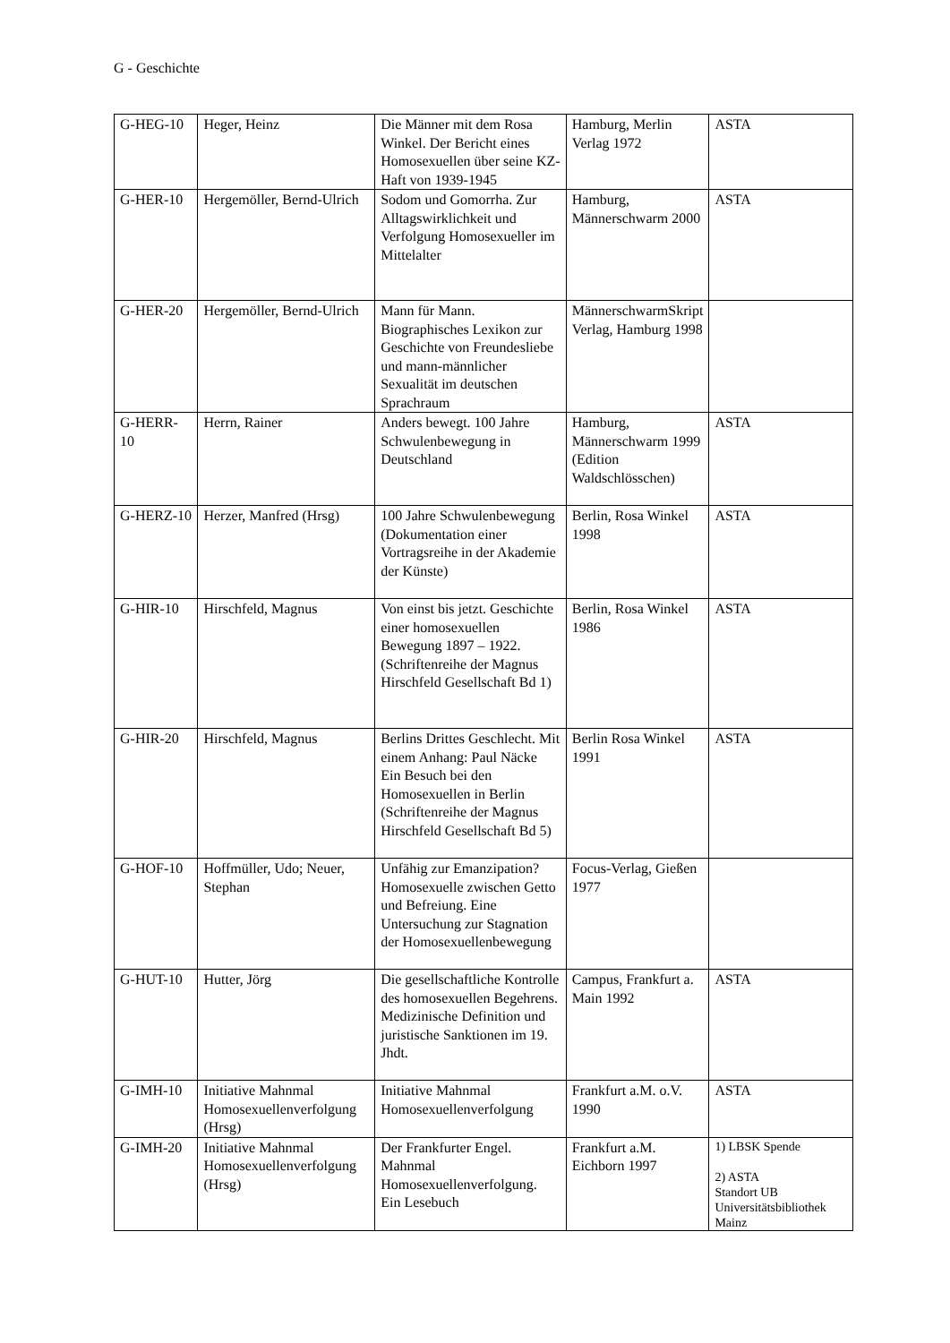G - Geschichte
| G-HEG-10 | Heger, Heinz | Die Männer mit dem Rosa Winkel. Der Bericht eines Homosexuellen über seine KZ-Haft von 1939-1945 | Hamburg, Merlin Verlag 1972 | ASTA |
| G-HER-10 | Hergemöller, Bernd-Ulrich | Sodom und Gomorrha. Zur Alltagswirklichkeit und Verfolgung Homosexueller im Mittelalter | Hamburg, Männerschwarm 2000 | ASTA |
| G-HER-20 | Hergemöller, Bernd-Ulrich | Mann für Mann. Biographisches Lexikon zur Geschichte von Freundesliebe und mann-männlicher Sexualität im deutschen Sprachraum | MännerschwarmSkript Verlag, Hamburg 1998 | |
| G-HERR-10 | Herrn, Rainer | Anders bewegt. 100 Jahre Schwulenbewegung in Deutschland | Hamburg, Männerschwarm 1999 (Edition Waldschlösschen) | ASTA |
| G-HERZ-10 | Herzer, Manfred (Hrsg) | 100 Jahre Schwulenbewegung (Dokumentation einer Vortragsreihe in der Akademie der Künste) | Berlin, Rosa Winkel 1998 | ASTA |
| G-HIR-10 | Hirschfeld, Magnus | Von einst bis jetzt. Geschichte einer homosexuellen Bewegung 1897 – 1922. (Schriftenreihe der Magnus Hirschfeld Gesellschaft Bd 1) | Berlin, Rosa Winkel 1986 | ASTA |
| G-HIR-20 | Hirschfeld, Magnus | Berlins Drittes Geschlecht. Mit einem Anhang: Paul Näcke Ein Besuch bei den Homosexuellen in Berlin (Schriftenreihe der Magnus Hirschfeld Gesellschaft Bd 5) | Berlin Rosa Winkel 1991 | ASTA |
| G-HOF-10 | Hoffmüller, Udo; Neuer, Stephan | Unfähig zur Emanzipation? Homosexuelle zwischen Getto und Befreiung. Eine Untersuchung zur Stagnation der Homosexuellenbewegung | Focus-Verlag, Gießen 1977 | |
| G-HUT-10 | Hutter, Jörg | Die gesellschaftliche Kontrolle des homosexuellen Begehrens. Medizinische Definition und juristische Sanktionen im 19. Jhdt. | Campus, Frankfurt a. Main 1992 | ASTA |
| G-IMH-10 | Initiative Mahnmal Homosexuellenverfolgung (Hrsg) | Initiative Mahnmal Homosexuellenverfolgung | Frankfurt a.M. o.V. 1990 | ASTA |
| G-IMH-20 | Initiative Mahnmal Homosexuellenverfolgung (Hrsg) | Der Frankfurter Engel. Mahnmal Homosexuellenverfolgung. Ein Lesebuch | Frankfurt a.M. Eichborn 1997 | 1) LBSK Spende 2) ASTA Standort UB Universitätsbibliothek Mainz |